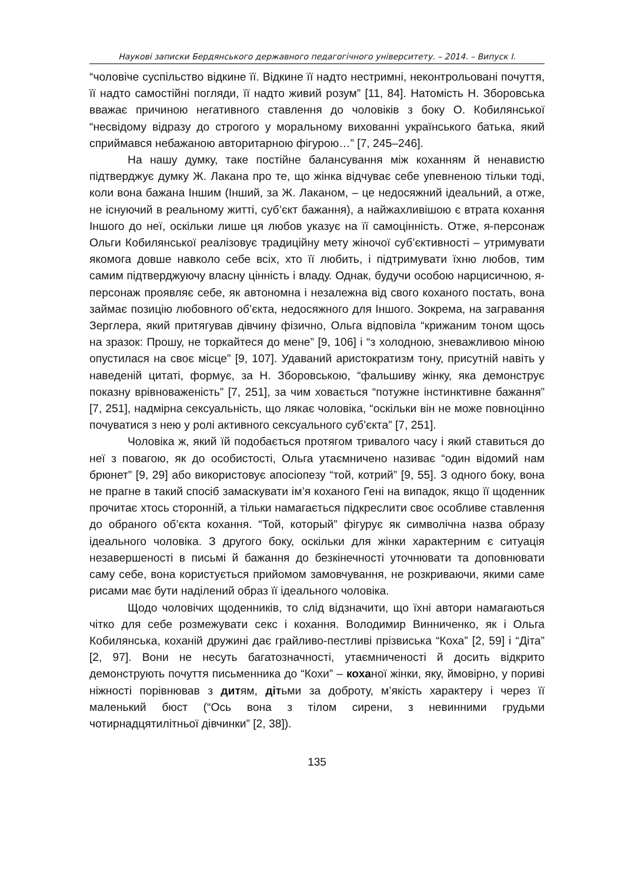Наукові записки Бердянського державного педагогічного університету. – 2014. – Випуск I.
“чоловіче суспільство відкине її. Відкине її надто нестримні, неконтрольовані почуття, її надто самостійні погляди, її надто живий розум” [11, 84]. Натомість Н. Зборовська вважає причиною негативного ставлення до чоловіків з боку О. Кобилянської “несвідому відразу до строгого у моральному вихованні українського батька, який сприймався небажаною авторитарною фігурою…” [7, 245–246].
На нашу думку, таке постійне балансування між коханням й ненавистю підтверджує думку Ж. Лакана про те, що жінка відчуває себе упевненою тільки тоді, коли вона бажана Іншим (Інший, за Ж. Лаканом, – це недосяжний ідеальний, а отже, не існуючий в реальному житті, суб’єкт бажання), а найжахливішою є втрата кохання Іншого до неї, оскільки лише ця любов указує на її самоцінність. Отже, я-персонаж Ольги Кобилянської реалізовує традиційну мету жіночої суб’єктивності – утримувати якомога довше навколо себе всіх, хто її любить, і підтримувати їхню любов, тим самим підтверджуючу власну цінність і владу. Однак, будучи особою нарцисичною, я-персонаж проявляє себе, як автономна і незалежна від свого коханого постать, вона займає позицію любовного об’єкта, недосяжного для Іншого. Зокрема, на загравання Зерглера, який притягував дівчину фізично, Ольга відповіла “крижаним тоном щось на зразок: Прошу, не торкайтеся до мене” [9, 106] і “з холодною, зневажливою міною опустилася на своє місце” [9, 107]. Удаваний аристократизм тону, присутній навіть у наведеній цитаті, формує, за Н. Зборовською, “фальшиву жінку, яка демонструє показну врівноваженість” [7, 251], за чим ховається “потужне інстинктивне бажання” [7, 251], надмірна сексуальність, що лякає чоловіка, “оскільки він не може повноцінно почуватися з нею у ролі активного сексуального суб’єкта” [7, 251].
Чоловіка ж, який їй подобається протягом тривалого часу і який ставиться до неї з повагою, як до особистості, Ольга утаємничено називає “один відомий нам брюнет” [9, 29] або використовує апосіопезу “той, котрий” [9, 55]. З одного боку, вона не прагне в такий спосіб замаскувати ім’я коханого Гені на випадок, якщо її щоденник прочитає хтось сторонній, а тільки намагається підкреслити своє особливе ставлення до обраного об’єкта кохання. “Той, который” фігурує як символічна назва образу ідеального чоловіка. З другого боку, оскільки для жінки характерним є ситуація незавершеності в письмі й бажання до безкінечності уточнювати та доповнювати саму себе, вона користується прийомом замовчування, не розкриваючи, якими саме рисами має бути наділений образ її ідеального чоловіка.
Щодо чоловічих щоденників, то слід відзначити, що їхні автори намагаються чітко для себе розмежувати секс і кохання. Володимир Винниченко, як і Ольга Кобилянська, коханій дружині дає грайливо-пестливі прізвиська “Коха” [2, 59] і “Діта” [2, 97]. Вони не несуть багатозначності, утаємниченості й досить відкрито демонструють почуття письменника до “Кохи” – коханої жінки, яку, ймовірно, у пориві ніжності порівнював з дитям, дітьми за доброту, м’якість характеру і через її маленький бюст (“Ось вона з тілом сирени, з невинними грудьми чотирнадцятилітньої дівчинки” [2, 38]).
135